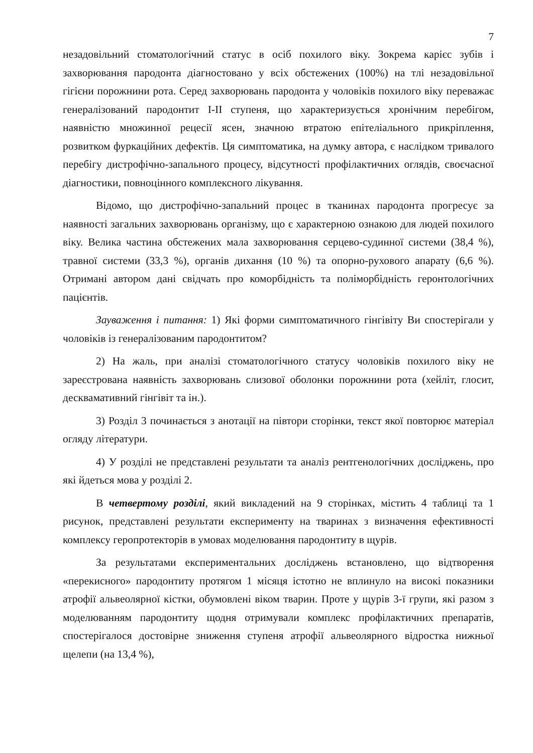7
незадовільний стоматологічний статус в осіб похилого віку. Зокрема карієс зубів і захворювання пародонта діагностовано у всіх обстежених (100%) на тлі незадовільної гігієни порожнини рота. Серед захворювань пародонта у чоловіків похилого віку переважає генералізований пародонтит І-ІІ ступеня, що характеризується хронічним перебігом, наявністю множинної рецесії ясен, значною втратою епітеліального прикріплення, розвитком фуркаційних дефектів. Ця симптоматика, на думку автора, є наслідком тривалого перебігу дистрофічно-запального процесу, відсутності профілактичних оглядів, своєчасної діагностики, повноцінного комплексного лікування.
Відомо, що дистрофічно-запальний процес в тканинах пародонта прогресує за наявності загальних захворювань організму, що є характерною ознакою для людей похилого віку. Велика частина обстежених мала захворювання серцево-судинної системи (38,4 %), травної системи (33,3 %), органів дихання (10 %) та опорно-рухового апарату (6,6 %). Отримані автором дані свідчать про коморбідність та поліморбідність геронтологічних пацієнтів.
Зауваження і питання: 1) Які форми симптоматичного гінгівіту Ви спостерігали у чоловіків із генералізованим пародонтитом?
2) На жаль, при аналізі стоматологічного статусу чоловіків похилого віку не зареєстрована наявність захворювань слизової оболонки порожнини рота (хейліт, глосит, десквамативний гінгівіт та ін.).
3) Розділ 3 починається з анотації на півтори сторінки, текст якої повторює матеріал огляду літератури.
4) У розділі не представлені результати та аналіз рентгенологічних досліджень, про які йдеться мова у розділі 2.
В четвертому розділі, який викладений на 9 сторінках, містить 4 таблиці та 1 рисунок, представлені результати експерименту на тваринах з визначення ефективності комплексу геропротекторів в умовах моделювання пародонтиту в щурів.
За результатами експериментальних досліджень встановлено, що відтворення «перекисного» пародонтиту протягом 1 місяця істотно не вплинуло на високі показники атрофії альвеолярної кістки, обумовлені віком тварин. Проте у щурів 3-ї групи, які разом з моделюванням пародонтиту щодня отримували комплекс профілактичних препаратів, спостерігалося достовірне зниження ступеня атрофії альвеолярного відростка нижньої щелепи (на 13,4 %),